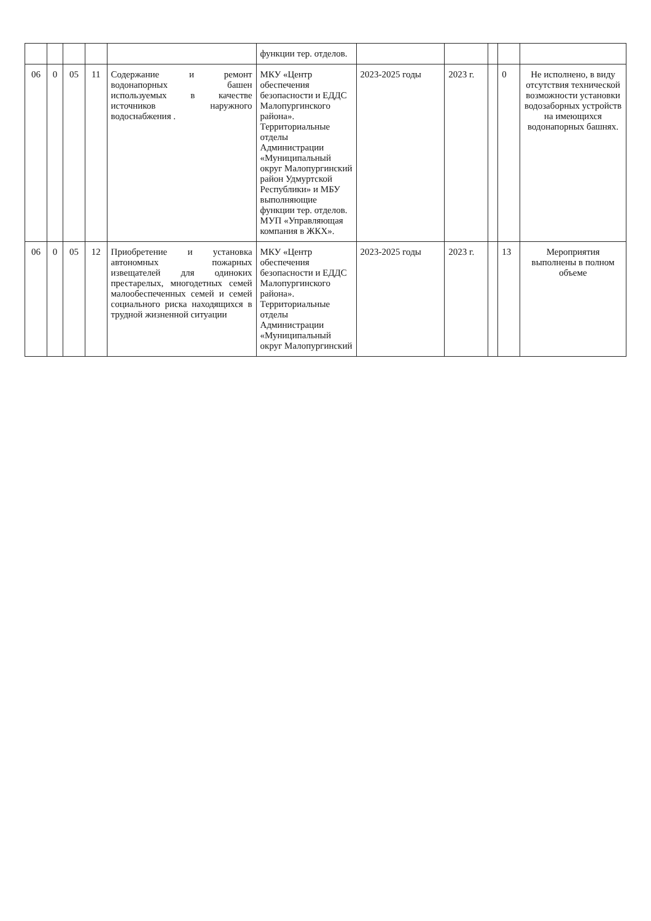| | | | | | функции тер. отделов. | | | | | |
| 06 | 0 | 05 | 11 | Содержание и ремонт водонапорных башен используемых в качестве источников наружного водоснабжения . | МКУ «Центр обеспечения безопасности и ЕДДС Малопургинского района». Территориальные отделы Администрации «Муниципальный округ Малопургинский район Удмуртской Республики» и МБУ выполняющие функции тер. отделов. МУП «Управляющая компания в ЖКХ». | 2023-2025 годы | 2023 г. | | 0 | Не исполнено, в виду отсутствия технической возможности установки водозаборных устройств на имеющихся водонапорных башнях. |
| 06 | 0 | 05 | 12 | Приобретение и установка автономных пожарных извещателей для одиноких престарелых, многодетных семей малообеспеченных семей и семей социального риска находящихся в трудной жизненной ситуации | МКУ «Центр обеспечения безопасности и ЕДДС Малопургинского района». Территориальные отделы Администрации «Муниципальный округ Малопургинский | 2023-2025 годы | 2023 г. | | 13 | Мероприятия выполнены в полном объеме |